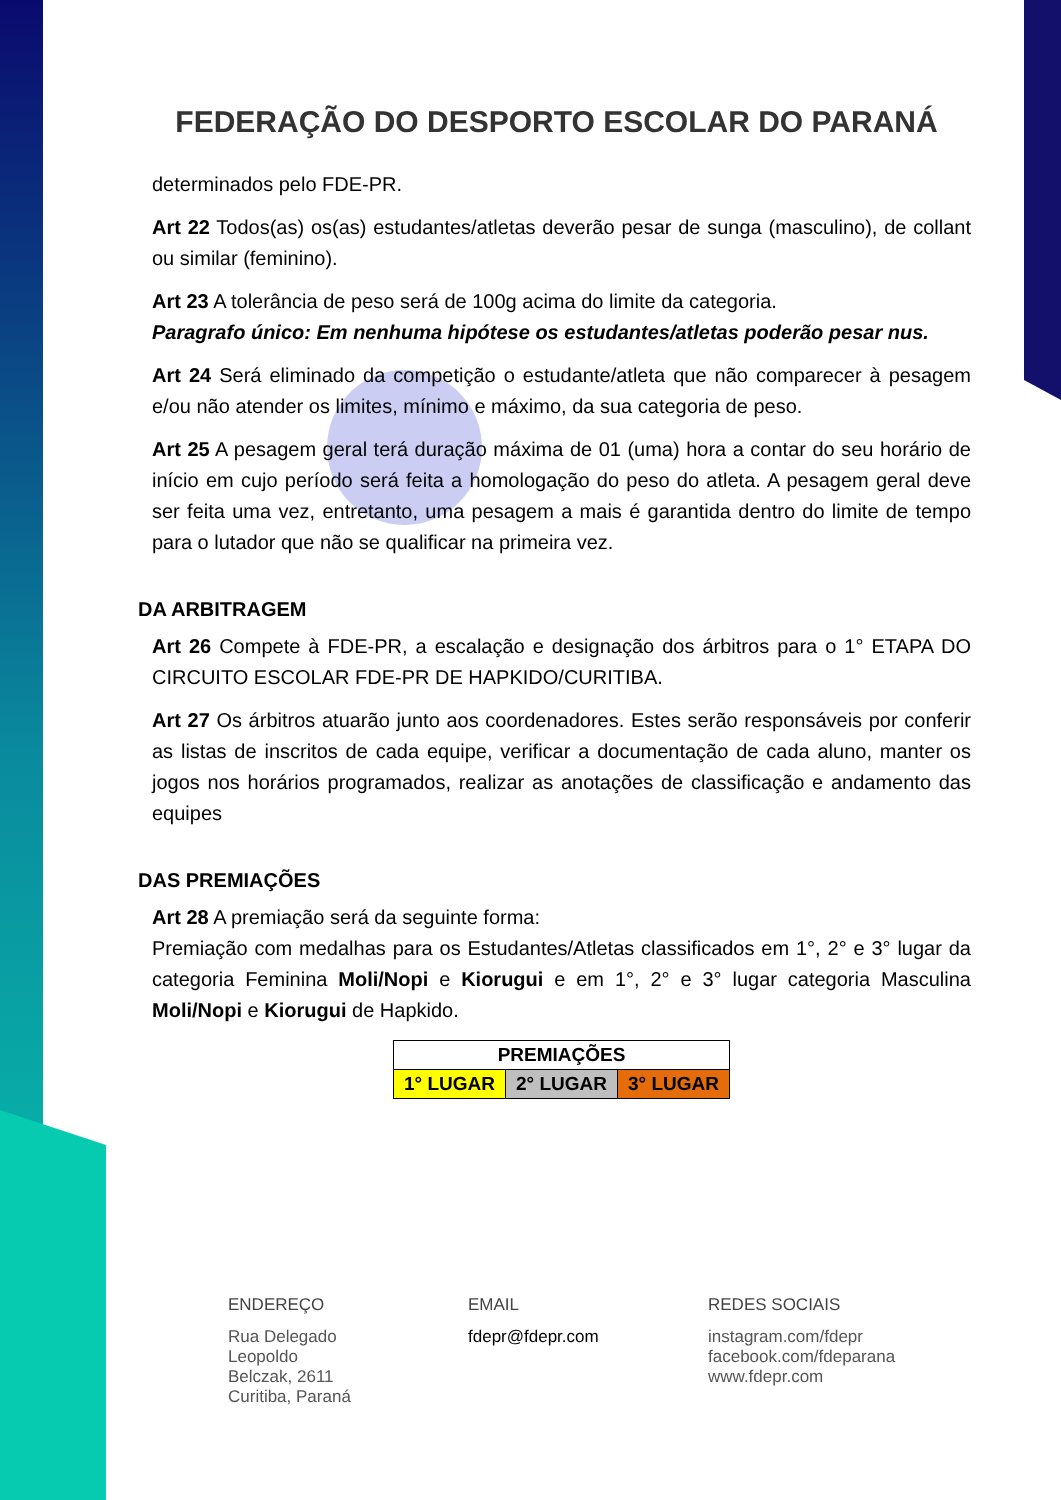FEDERAÇÃO DO DESPORTO ESCOLAR DO PARANÁ
determinados pelo FDE-PR.
Art 22 Todos(as) os(as) estudantes/atletas deverão pesar de sunga (masculino), de collant ou similar (feminino).
Art 23 A tolerância de peso será de 100g acima do limite da categoria.
Paragrafo único: Em nenhuma hipótese os estudantes/atletas poderão pesar nus.
Art 24 Será eliminado da competição o estudante/atleta que não comparecer à pesagem e/ou não atender os limites, mínimo e máximo, da sua categoria de peso.
Art 25 A pesagem geral terá duração máxima de 01 (uma) hora a contar do seu horário de início em cujo período será feita a homologação do peso do atleta. A pesagem geral deve ser feita uma vez, entretanto, uma pesagem a mais é garantida dentro do limite de tempo para o lutador que não se qualificar na primeira vez.
DA ARBITRAGEM
Art 26 Compete à FDE-PR, a escalação e designação dos árbitros para o 1° ETAPA DO CIRCUITO ESCOLAR FDE-PR DE HAPKIDO/CURITIBA.
Art 27 Os árbitros atuarão junto aos coordenadores. Estes serão responsáveis por conferir as listas de inscritos de cada equipe, verificar a documentação de cada aluno, manter os jogos nos horários programados, realizar as anotações de classificação e andamento das equipes
DAS PREMIAÇÕES
Art 28 A premiação será da seguinte forma:
Premiação com medalhas para os Estudantes/Atletas classificados em 1°, 2° e 3° lugar da categoria Feminina Moli/Nopi e Kiorugui e em 1°, 2° e 3° lugar categoria Masculina Moli/Nopi e Kiorugui de Hapkido.
| PREMIAÇÕES | | |
| 1° LUGAR | 2° LUGAR | 3° LUGAR |
ENDEREÇO
Rua Delegado
Leopoldo
Belczak, 2611
Curitiba, Paraná
EMAIL
fdepr@fdepr.com
REDES SOCIAIS
instagram.com/fdepr
facebook.com/fdeparana
www.fdepr.com